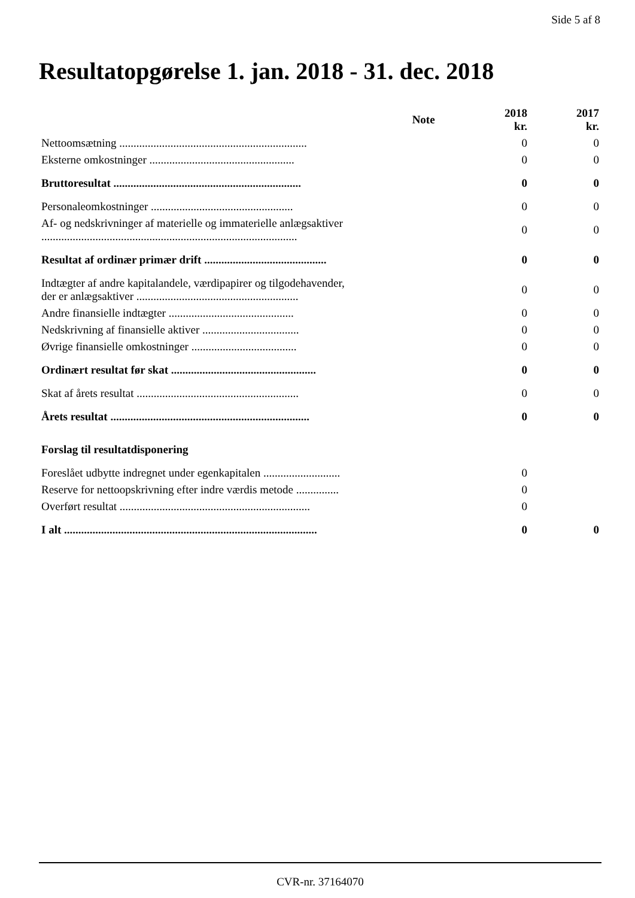Side 5 af 8
Resultatopgørelse 1. jan. 2018 - 31. dec. 2018
| | Note | 2018 kr. | 2017 kr. |
| --- | --- | --- | --- |
| Nettoomsætning .................................................................. | | 0 | 0 |
| Eksterne omkostninger ................................................... | | 0 | 0 |
| Bruttoresultat .................................................................. | | 0 | 0 |
| Personaleomkostninger .................................................. | | 0 | 0 |
| Af- og nedskrivninger af materielle og immaterielle anlægsaktiver .......................................................................................... | | 0 | 0 |
| Resultat af ordinær primær drift ........................................... | | 0 | 0 |
| Indtægter af andre kapitalandele, værdipapirer og tilgodehavender, der er anlægsaktiver ......................................................... | | 0 | 0 |
| Andre finansielle indtægter ............................................ | | 0 | 0 |
| Nedskrivning af finansielle aktiver .................................. | | 0 | 0 |
| Øvrige finansielle omkostninger ..................................... | | 0 | 0 |
| Ordinært resultat før skat ................................................... | | 0 | 0 |
| Skat af årets resultat ......................................................... | | 0 | 0 |
| Årets resultat ...................................................................... | | 0 | 0 |
| Forslag til resultatdisponering | | | |
| Foreslået udbytte indregnet under egenkapitalen ........................... | | 0 | |
| Reserve for nettoopskrivning efter indre værdis metode ............... | | 0 | |
| Overført resultat ................................................................... | | 0 | |
| I alt ......................................................................................... | | 0 | 0 |
CVR-nr. 37164070